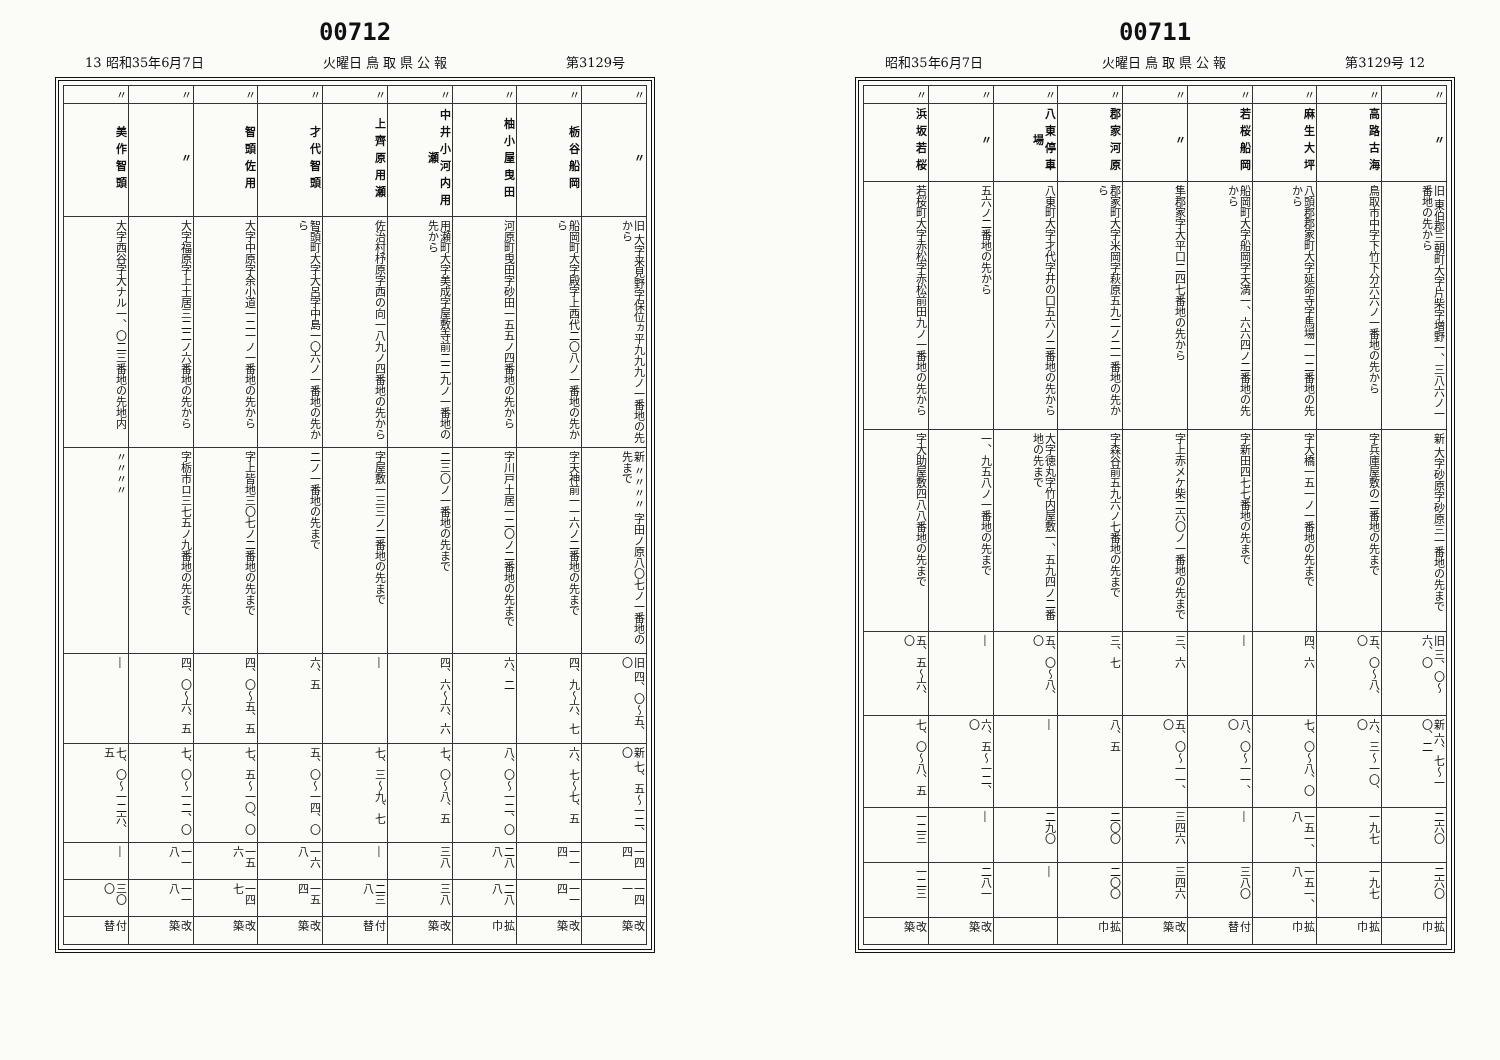00712
13 昭和35年6月7日 火曜日 鳥 取 県 公 報 第3129号
| 〃 | 〃 | 旧 大字来見野字保位ヵ平九九九ノ一番地の先から | 新 〃〃〃〃 字田ノ原八〇七ノ一番地の先まで | 旧 四、〇〜五、〇 | 新 七、五〜一二、〇 | 一四四 | 一四一 | 改築 |
| 〃 | 栃谷船岡 | 船岡町大字殿字上西代二〇八ノ一番地の先から | 字天神前一一六ノ二番地の先まで | 四、九〜六、七 | 六、七〜七、五 | 一一四 | 一一四 | 改築 |
| 〃 | 柚小屋曳田 | 河原町曳田字砂田一五五ノ四番地の先から | 字川戸土居一二〇ノ二番地の先まで | 六、二 | 八、〇〜一二、〇 | 二八八 | 二八八 | 拡巾 |
| 〃 | 中井小河内用瀬 | 用瀬町大字美成字屋敷寺前二二九ノ一番地の先から | 二三〇ノ一番地の先まで | 四、六〜六、六 | 七、〇〜八、五 | 三八 | 三八 | 改築 |
| 〃 | 上齊原用瀬 | 佐治村杼原字西の向一八九ノ四番地の先から | 字屋敷一三三ノ二番地の先まで | ― | 七、三〜九、七 | ― | 二三八 | 付替 |
| 〃 | 才代智頭 | 智頭町大字大呂字中島一〇六ノ一番地の先から | 二ノ一番地の先まで | 六、五 | 五、〇〜一四、〇 | 一六八 | 一五四 | 改築 |
| 〃 | 智頭佐用 | 大字中原字余小道一二一ノ一番地の先から | 字上皆地三〇七ノ二番地の先まで | 四、〇〜五、五 | 七、五〜一〇、〇 | 一五六 | 一四七 | 改築 |
| 〃 | 〃 | 大字福原字上土居三二二ノ六番地の先から | 字栃市ロ三七五ノ九番地の先まで | 四、〇〜六、五 | 七、〇〜一二、〇 | 一一八 | 一一八 | 改築 |
| 〃 | 美作智頭 | 大字西谷字大ナル一、〇二三番地の先地内 | 〃〃〃〃 | ― | 七、〇〜一二六、五 | ― | 三〇〇 | 付替 |
00711
昭和35年6月7日 火曜日 鳥 取 県 公 報 第3129号 12
| 〃 | 〃 | 旧 東伯郡三朝町大字片柴字増野一、三八六ノ一番地の先から | 新 大字砂原字砂原三一番地の先まで | 旧 三、〇〜六、〇 | 新 六、七〜一〇、二 | 二六〇 | 二六〇 | 拡巾 |
| 〃 | 高路古海 | 鳥取市中字下竹下分六六ノ一番地の先から | 字兵庫屋敷の二番地の先まで | 五、〇〜八、〇 | 六、三〜一〇、〇 | 一九七 | 一九七 | 拡巾 |
| 〃 | 麻生大坪 | 八頭郡郡家町大字延命寺字馬場一一二番地の先から | 字大橋一五一ノ一番地の先まで | 四、六 | 七、〇〜八、〇 | 一五一、八 | 一五一、八 | 拡巾 |
| 〃 | 若桜船岡 | 船岡町大字船岡字天満一、六六四ノ二番地の先から | 字新田四七七番地の先まで | ― | 八、〇〜一一、〇 | ― | 三八〇 | 付替 |
| 〃 | 〃 | 隼郡家字大平口二四七番地の先から | 字上赤メケ柴二六〇ノ一番地の先まで | 三、六 | 五、〇〜一一、〇 | 三四六 | 三四六 | 改築 |
| 〃 | 郡家河原 | 郡家町大字米岡字萩原五九二ノ二一番地の先から | 字森谷前五九六ノ七番地の先まで | 三、七 | 八、五 | 二〇〇 | 二〇〇 | 拡巾 |
| 〃 | 八東停車場 | 八東町大字才代字井の口五六ノ二番地の先から | 大字徳丸字竹内屋敷一、五九四ノ二番地の先まで | 五、〇〜八、〇 | ― | 二九〇 | ― | |
| 〃 | 〃 | 五六ノ二番地の先から | 一、九五八ノ一番地の先まで | ― | 六、五〜一二、〇 | ― | 二八一 | 改築 |
| 〃 | 浜坂若桜 | 若桜町大字赤松字赤松前田九ノ一番地の先から | 字大助屋敷四八八番地の先まで | 五、五〜六、〇 | 七、〇〜八、五 | 一二三 | 一二三 | 改築 |